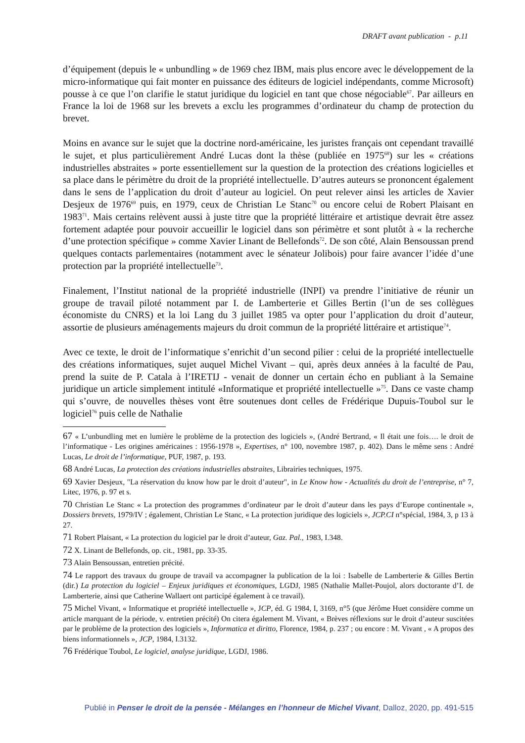DRAFT avant publication - p.11
d’équipement (depuis le « unbundling » de 1969 chez IBM, mais plus encore avec le développement de la micro-informatique qui fait monter en puissance des éditeurs de logiciel indépendants, comme Microsoft) pousse à ce que l’on clarifie le statut juridique du logiciel en tant que chose négociable<sup>67</sup>. Par ailleurs en France la loi de 1968 sur les brevets a exclu les programmes d’ordinateur du champ de protection du brevet.
Moins en avance sur le sujet que la doctrine nord-américaine, les juristes français ont cependant travaillé le sujet, et plus particulièrement André Lucas dont la thèse (publiée en 1975<sup>68</sup>) sur les « créations industrielles abstraites » porte essentiellement sur la question de la protection des créations logicielles et sa place dans le périmètre du droit de la propriété intellectuelle. D’autres auteurs se prononcent également dans le sens de l’application du droit d’auteur au logiciel. On peut relever ainsi les articles de Xavier Desjeux de 1976<sup>69</sup> puis, en 1979, ceux de Christian Le Stanc<sup>70</sup> ou encore celui de Robert Plaisant en 1983<sup>71</sup>. Mais certains relèvent aussi à juste titre que la propriété littéraire et artistique devrait être assez fortement adaptée pour pouvoir accueillir le logiciel dans son périmètre et sont plutôt à « la recherche d’une protection spécifique » comme Xavier Linant de Bellefonds<sup>72</sup>. De son côté, Alain Bensoussan prend quelques contacts parlementaires (notamment avec le sénateur Jolibois) pour faire avancer l’idée d’une protection par la propriété intellectuelle<sup>73</sup>.
Finalement, l’Institut national de la propriété industrielle (INPI) va prendre l’initiative de réunir un groupe de travail piloté notamment par I. de Lamberterie et Gilles Bertin (l’un de ses collègues économiste du CNRS) et la loi Lang du 3 juillet 1985 va opter pour l’application du droit d’auteur, assortie de plusieurs aménagements majeurs du droit commun de la propriété littéraire et artistique<sup>74</sup>.
Avec ce texte, le droit de l’informatique s’enrichit d’un second pilier : celui de la propriété intellectuelle des créations informatiques, sujet auquel Michel Vivant – qui, après deux années à la faculté de Pau, prend la suite de P. Catala à l’IRETIJ - venait de donner un certain écho en publiant à la Semaine juridique un article simplement intitulé «Informatique et propriété intellectuelle »<sup>75</sup>. Dans ce vaste champ qui s’ouvre, de nouvelles thèses vont être soutenues dont celles de Frédérique Dupuis-Toubol sur le logiciel<sup>76</sup> puis celle de Nathalie
67 « L’unbundling met en lumière le problème de la protection des logiciels », (André Bertrand, « Il était une fois…. le droit de l’informatique - Les origines américaines : 1956-1978 », Expertises, n° 100, novembre 1987, p. 402). Dans le même sens : André Lucas, Le droit de l’informatique, PUF, 1987, p. 193.
68 André Lucas, La protection des créations industrielles abstraites, Librairies techniques, 1975.
69 Xavier Desjeux, "La réservation du know how par le droit d’auteur", in Le Know how - Actualités du droit de l’entreprise, n° 7, Litec, 1976, p. 97 et s.
70 Christian Le Stanc « La protection des programmes d’ordinateur par le droit d’auteur dans les pays d’Europe continentale », Dossiers brevets, 1979/IV ; également, Christian Le Stanc, « La protection juridique des logiciels », JCP.CI n°spécial, 1984, 3, p 13 à 27.
71 Robert Plaisant, « La protection du logiciel par le droit d’auteur, Gaz. Pal., 1983, I.348.
72 X. Linant de Bellefonds, op. cit., 1981, pp. 33-35.
73 Alain Bensoussan, entretien précité.
74 Le rapport des travaux du groupe de travail va accompagner la publication de la loi : Isabelle de Lamberterie & Gilles Bertin (dir.) La protection du logiciel – Enjeux juridiques et économiques, LGDJ, 1985 (Nathalie Mallet-Poujol, alors doctorante d’I. de Lamberterie, ainsi que Catherine Wallaert ont participé également à ce travail).
75 Michel Vivant, « Informatique et propriété intellectuelle », JCP, éd. G 1984, I, 3169, n°5 (que Jérôme Huet considère comme un article marquant de la période, v. entretien précité) On citera également M. Vivant, « Brèves réflexions sur le droit d’auteur suscitées par le problème de la protection des logiciels », Informatica et diritto, Florence, 1984, p. 237 ; ou encore : M. Vivant , « A propos des biens informationnels », JCP, 1984, I.3132.
76 Frédérique Toubol, Le logiciel, analyse juridique, LGDJ, 1986.
Publié in Penser le droit de la pensée - Mélanges en l’honneur de Michel Vivant, Dalloz, 2020, pp. 491-515